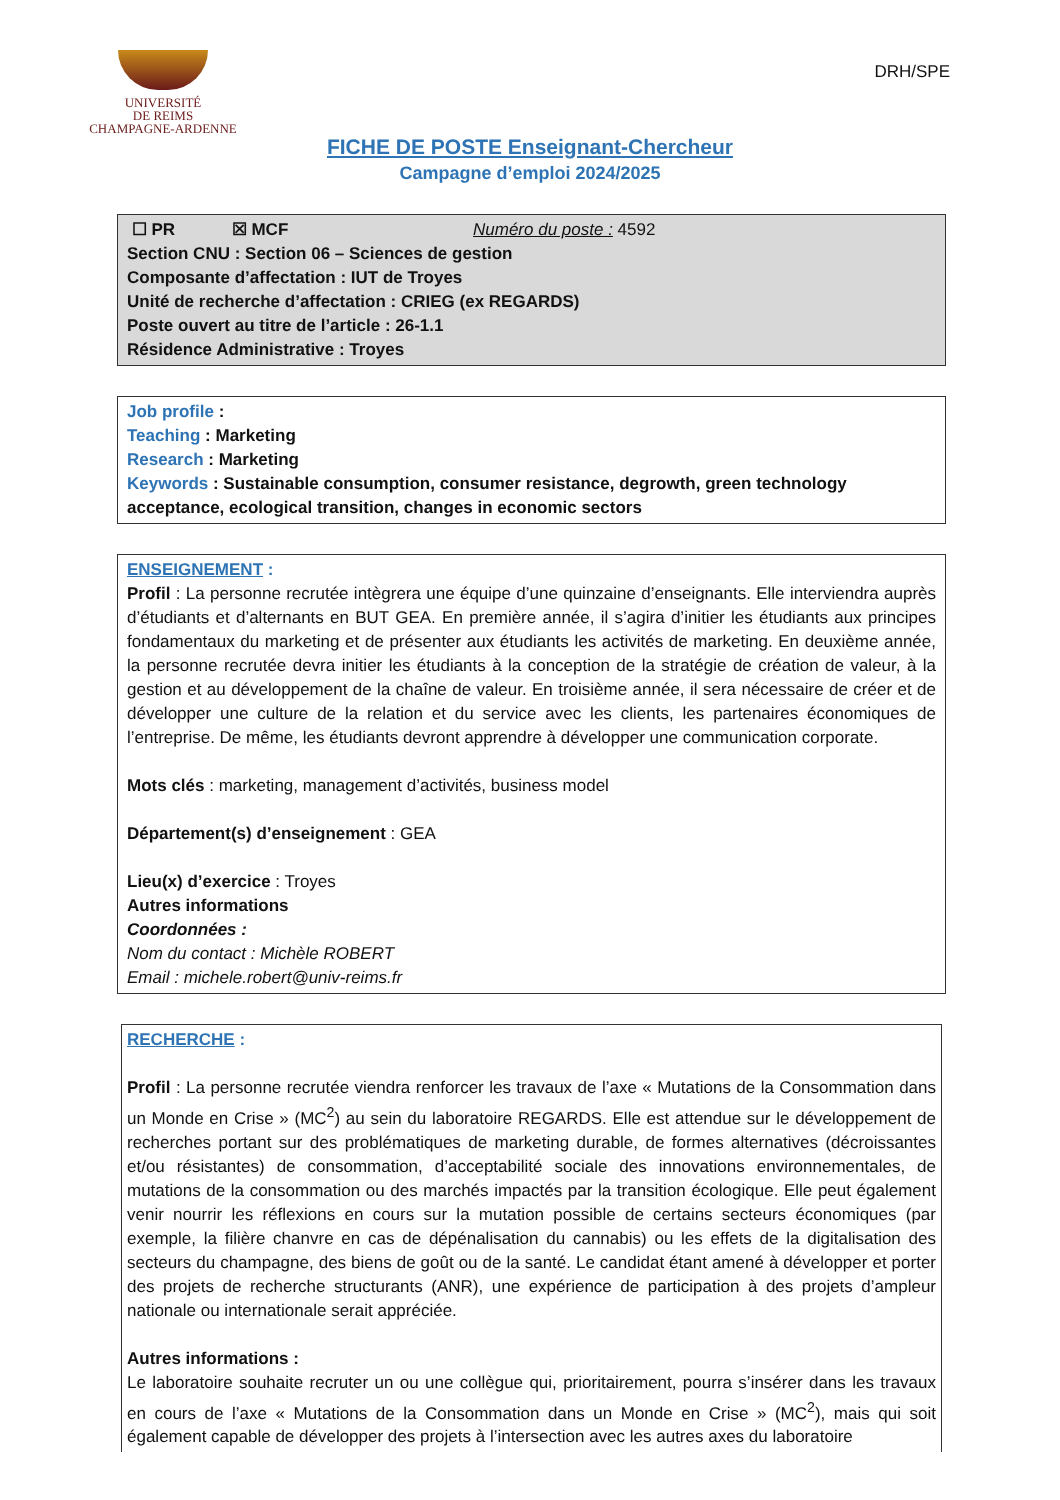UNIVERSITÉ
DE REIMS
CHAMPAGNE-ARDENNE
DRH/SPE
FICHE DE POSTE Enseignant-Chercheur
Campagne d’emploi 2024/2025
☐ PR ☒ MCF Numéro du poste : 4592
Section CNU : Section 06 – Sciences de gestion
Composante d’affectation : IUT de Troyes
Unité de recherche d’affectation : CRIEG (ex REGARDS)
Poste ouvert au titre de l’article : 26-1.1
Résidence Administrative : Troyes
Job profile :
Teaching : Marketing
Research : Marketing
Keywords : Sustainable consumption, consumer resistance, degrowth, green technology acceptance, ecological transition, changes in economic sectors
ENSEIGNEMENT :
Profil : La personne recrutée intègrera une équipe d’une quinzaine d’enseignants. Elle interviendra auprès d’étudiants et d’alternants en BUT GEA. En première année, il s’agira d’initier les étudiants aux principes fondamentaux du marketing et de présenter aux étudiants les activités de marketing. En deuxième année, la personne recrutée devra initier les étudiants à la conception de la stratégie de création de valeur, à la gestion et au développement de la chaîne de valeur. En troisième année, il sera nécessaire de créer et de développer une culture de la relation et du service avec les clients, les partenaires économiques de l’entreprise. De même, les étudiants devront apprendre à développer une communication corporate.
Mots clés : marketing, management d’activités, business model
Département(s) d’enseignement : GEA
Lieu(x) d’exercice : Troyes
Autres informations
Coordonnées :
Nom du contact : Michèle ROBERT
Email : michele.robert@univ-reims.fr
RECHERCHE :
Profil : La personne recrutée viendra renforcer les travaux de l’axe « Mutations de la Consommation dans un Monde en Crise » (MC<sup>2</sup>) au sein du laboratoire REGARDS. Elle est attendue sur le développement de recherches portant sur des problématiques de marketing durable, de formes alternatives (décroissantes et/ou résistantes) de consommation, d’acceptabilité sociale des innovations environnementales, de mutations de la consommation ou des marchés impactés par la transition écologique. Elle peut également venir nourrir les réflexions en cours sur la mutation possible de certains secteurs économiques (par exemple, la filière chanvre en cas de dépénalisation du cannabis) ou les effets de la digitalisation des secteurs du champagne, des biens de goût ou de la santé. Le candidat étant amené à développer et porter des projets de recherche structurants (ANR), une expérience de participation à des projets d’ampleur nationale ou internationale serait appréciée.
Autres informations :
Le laboratoire souhaite recruter un ou une collègue qui, prioritairement, pourra s’insérer dans les travaux en cours de l’axe « Mutations de la Consommation dans un Monde en Crise » (MC<sup>2</sup>), mais qui soit également capable de développer des projets à l’intersection avec les autres axes du laboratoire